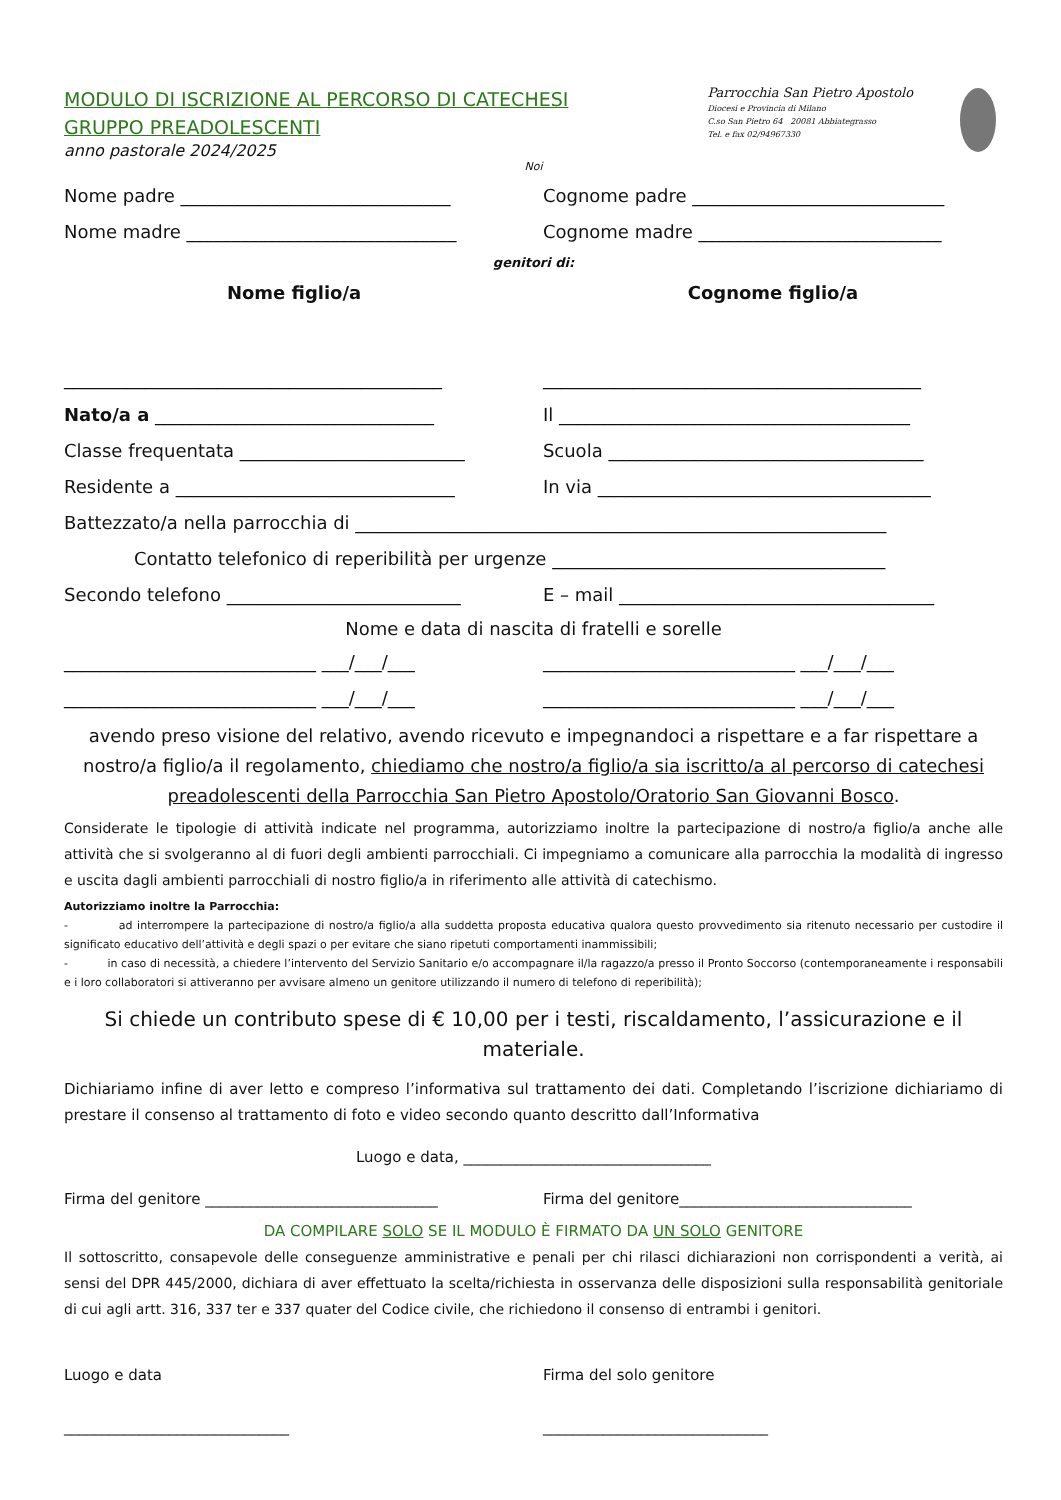MODULO DI ISCRIZIONE AL PERCORSO DI CATECHESI
GRUPPO PREADOLESCENTI
anno pastorale 2024/2025
Parrocchia San Pietro Apostolo
Diocesi e Provincia di Milano
C.so San Pietro 64 20081 Abbiategrasso
Tel. e fax 02/94967330
Noi
Nome padre ______________________________
Cognome padre ____________________________
Nome madre ______________________________
Cognome madre ___________________________
genitori di:
Nome figlio/a Cognome figlio/a
__________________________________________
__________________________________________
Nato/a a _______________________________
Il _______________________________________
Classe frequentata _________________________
Scuola ___________________________________
Residente a _______________________________
In via _____________________________________
Battezzato/a nella parrocchia di ___________________________________________________________
Contatto telefonico di reperibilità per urgenze _____________________________________
Secondo telefono __________________________
E – mail ___________________________________
Nome e data di nascita di fratelli e sorelle
____________________________ ___/___/___
____________________________ ___/___/___
____________________________ ___/___/___
____________________________ ___/___/___
avendo preso visione del relativo, avendo ricevuto e impegnandoci a rispettare e a far rispettare a nostro/a figlio/a il regolamento, chiediamo che nostro/a figlio/a sia iscritto/a al percorso di catechesi preadolescenti della Parrocchia San Pietro Apostolo/Oratorio San Giovanni Bosco.
Considerate le tipologie di attività indicate nel programma, autorizziamo inoltre la partecipazione di nostro/a figlio/a anche alle attività che si svolgeranno al di fuori degli ambienti parrocchiali. Ci impegniamo a comunicare alla parrocchia la modalità di ingresso e uscita dagli ambienti parrocchiali di nostro figlio/a in riferimento alle attività di catechismo.
Autorizziamo inoltre la Parrocchia:
- ad interrompere la partecipazione di nostro/a figlio/a alla suddetta proposta educativa qualora questo provvedimento sia ritenuto necessario per custodire il significato educativo dell’attività e degli spazi o per evitare che siano ripetuti comportamenti inammissibili;
- in caso di necessità, a chiedere l’intervento del Servizio Sanitario e/o accompagnare il/la ragazzo/a presso il Pronto Soccorso (contemporaneamente i responsabili e i loro collaboratori si attiveranno per avvisare almeno un genitore utilizzando il numero di telefono di reperibilità);
Si chiede un contributo spese di € 10,00 per i testi, riscaldamento, l’assicurazione e il materiale.
Dichiariamo infine di aver letto e compreso l’informativa sul trattamento dei dati. Completando l’iscrizione dichiariamo di prestare il consenso al trattamento di foto e video secondo quanto descritto dall’Informativa
Luogo e data, _________________________________
Firma del genitore _______________________________
Firma del genitore_______________________________
DA COMPILARE SOLO SE IL MODULO È FIRMATO DA UN SOLO GENITORE
Il sottoscritto, consapevole delle conseguenze amministrative e penali per chi rilasci dichiarazioni non corrispondenti a verità, ai sensi del DPR 445/2000, dichiara di aver effettuato la scelta/richiesta in osservanza delle disposizioni sulla responsabilità genitoriale di cui agli artt. 316, 337 ter e 337 quater del Codice civile, che richiedono il consenso di entrambi i genitori.
Luogo e data
______________________________
Firma del solo genitore
______________________________